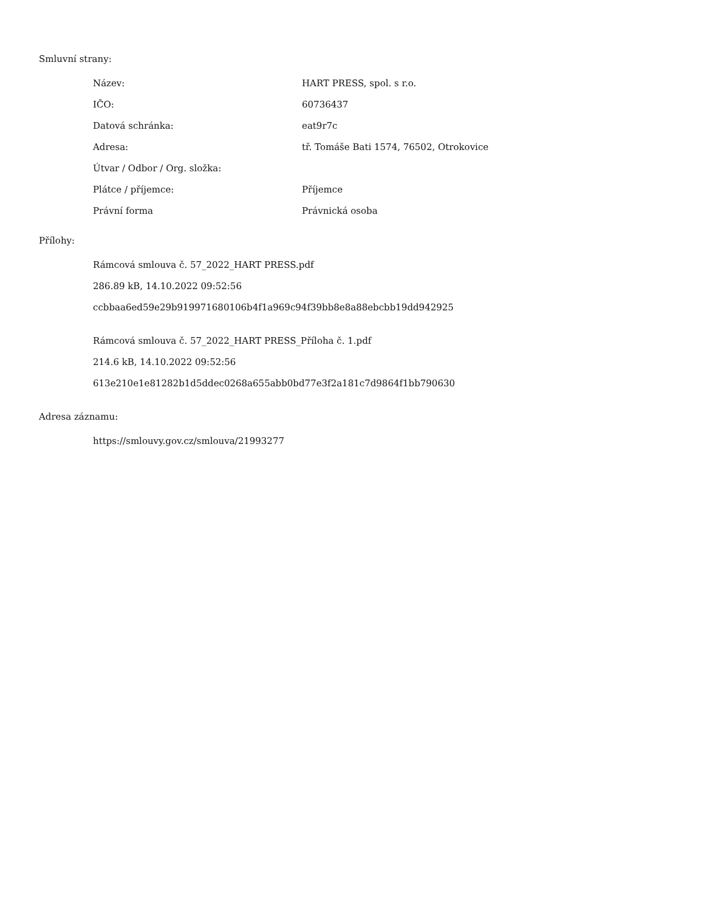Smluvní strany:
| Název: | HART PRESS, spol. s r.o. |
| IČO: | 60736437 |
| Datová schránka: | eat9r7c |
| Adresa: | tř. Tomáše Bati 1574, 76502, Otrokovice |
| Útvar / Odbor / Org. složka: | |
| Plátce / příjemce: | Příjemce |
| Právní forma | Právnická osoba |
Přílohy:
Rámcová smlouva č. 57_2022_HART PRESS.pdf
286.89 kB, 14.10.2022 09:52:56
ccbbaa6ed59e29b919971680106b4f1a969c94f39bb8e8a88ebcbb19dd942925
Rámcová smlouva č. 57_2022_HART PRESS_Příloha č. 1.pdf
214.6 kB, 14.10.2022 09:52:56
613e210e1e81282b1d5ddec0268a655abb0bd77e3f2a181c7d9864f1bb790630
Adresa záznamu:
https://smlouvy.gov.cz/smlouva/21993277